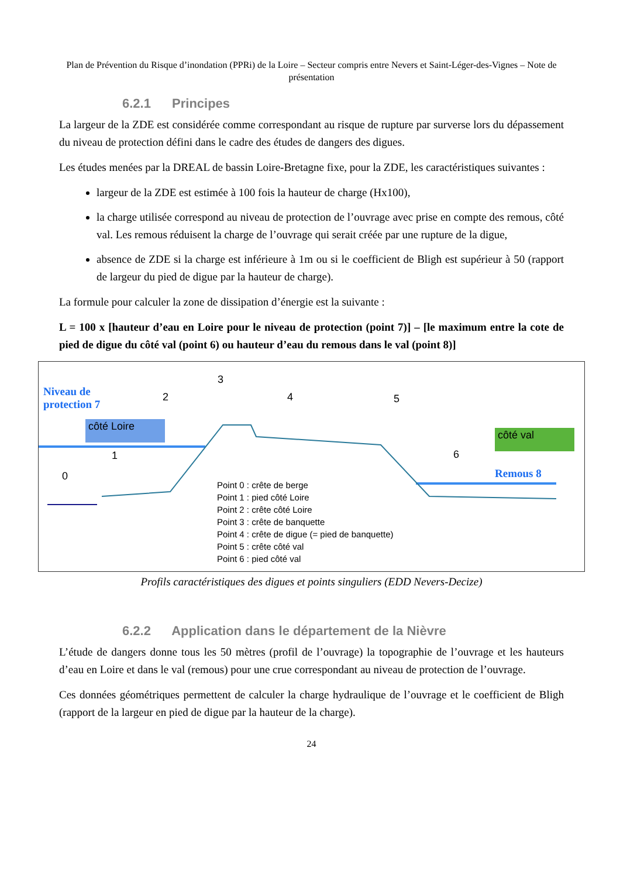Plan de Prévention du Risque d’inondation (PPRi) de la Loire – Secteur compris entre Nevers et Saint-Léger-des-Vignes – Note de présentation
6.2.1 Principes
La largeur de la ZDE est considérée comme correspondant au risque de rupture par surverse lors du dépassement du niveau de protection défini dans le cadre des études de dangers des digues.
Les études menées par la DREAL de bassin Loire-Bretagne fixe, pour la ZDE, les caractéristiques suivantes :
largeur de la ZDE est estimée à 100 fois la hauteur de charge (Hx100),
la charge utilisée correspond au niveau de protection de l’ouvrage avec prise en compte des remous, côté val. Les remous réduisent la charge de l’ouvrage qui serait créée par une rupture de la digue,
absence de ZDE si la charge est inférieure à 1m ou si le coefficient de Bligh est supérieur à 50 (rapport de largeur du pied de digue par la hauteur de charge).
La formule pour calculer la zone de dissipation d’énergie est la suivante :
L = 100 x [hauteur d’eau en Loire pour le niveau de protection (point 7)] – [le maximum entre la cote de pied de digue du côté val (point 6) ou hauteur d’eau du remous dans le val (point 8)]
Niveau de protection 7
côté Loire
côté val
Remous 8
0
1
2
3
4 5
6
Point 0 : crête de berge
Point 1 : pied côté Loire
Point 2 : crête côté Loire
Point 3 : crête de banquette
Point 4 : crête de digue (= pied de banquette)
Point 5 : crête côté val
Point 6 : pied côté val
Profils caractéristiques des digues et points singuliers (EDD Nevers-Decize)
6.2.2 Application dans le département de la Nièvre
L’étude de dangers donne tous les 50 mètres (profil de l’ouvrage) la topographie de l’ouvrage et les hauteurs d’eau en Loire et dans le val (remous) pour une crue correspondant au niveau de protection de l’ouvrage.
Ces données géométriques permettent de calculer la charge hydraulique de l’ouvrage et le coefficient de Bligh (rapport de la largeur en pied de digue par la hauteur de la charge).
24